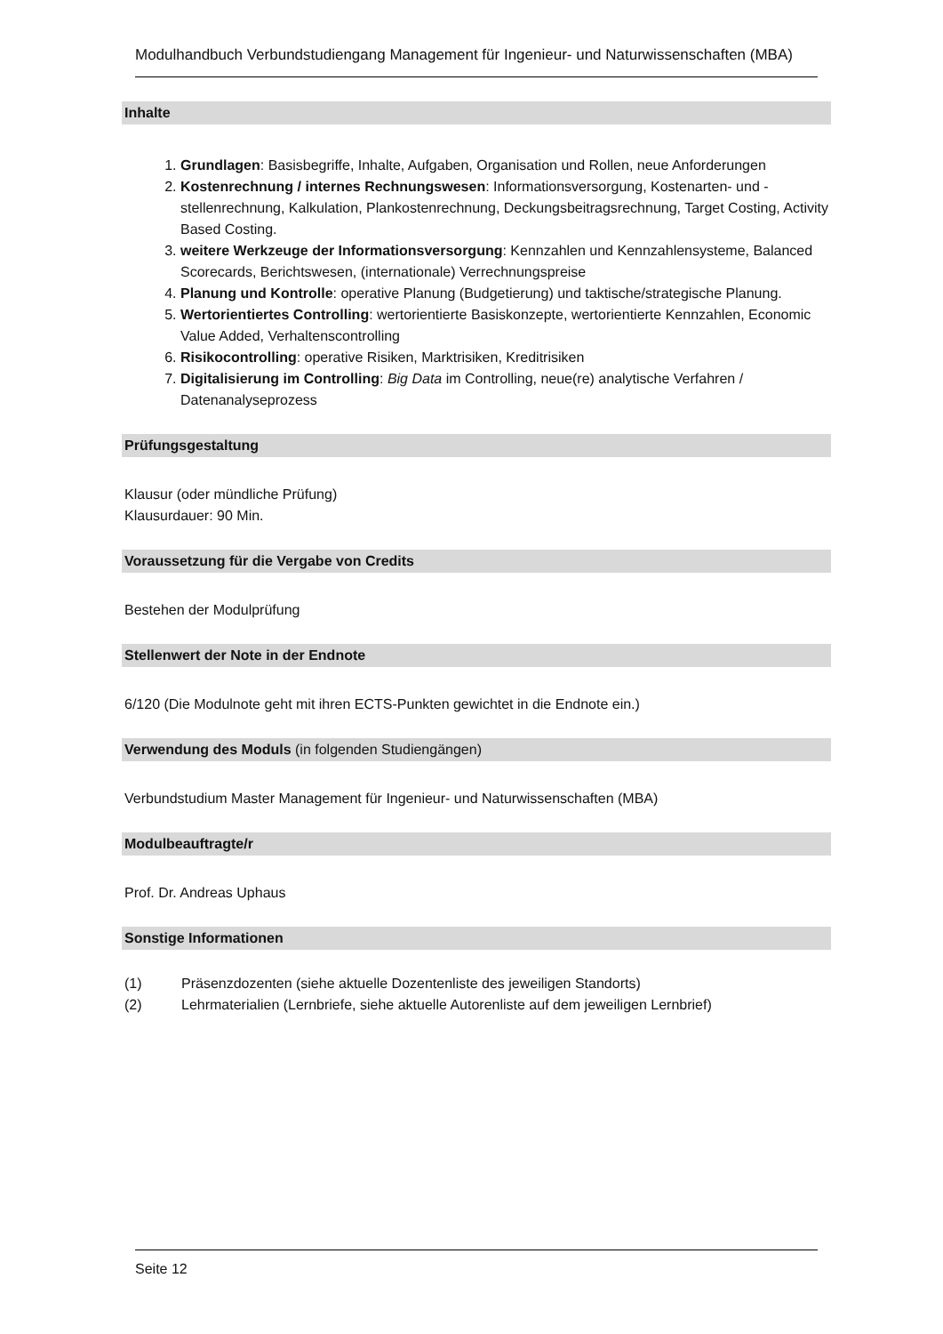Modulhandbuch Verbundstudiengang Management für Ingenieur- und Naturwissenschaften (MBA)
Inhalte
1. Grundlagen: Basisbegriffe, Inhalte, Aufgaben, Organisation und Rollen, neue Anforderungen
2. Kostenrechnung / internes Rechnungswesen: Informationsversorgung, Kostenarten- und -stellenrechnung, Kalkulation, Plankostenrechnung, Deckungsbeitragsrechnung, Target Costing, Activity Based Costing.
3. weitere Werkzeuge der Informationsversorgung: Kennzahlen und Kennzahlensysteme, Balanced Scorecards, Berichtswesen, (internationale) Verrechnungspreise
4. Planung und Kontrolle: operative Planung (Budgetierung) und taktische/strategische Planung.
5. Wertorientiertes Controlling: wertorientierte Basiskonzepte, wertorientierte Kennzahlen, Economic Value Added, Verhaltenscontrolling
6. Risikocontrolling: operative Risiken, Marktrisiken, Kreditrisiken
7. Digitalisierung im Controlling: Big Data im Controlling, neue(re) analytische Verfahren / Datenanalyseprozess
Prüfungsgestaltung
Klausur (oder mündliche Prüfung)
Klausurdauer: 90 Min.
Voraussetzung für die Vergabe von Credits
Bestehen der Modulprüfung
Stellenwert der Note in der Endnote
6/120 (Die Modulnote geht mit ihren ECTS-Punkten gewichtet in die Endnote ein.)
Verwendung des Moduls (in folgenden Studiengängen)
Verbundstudium Master Management für Ingenieur- und Naturwissenschaften (MBA)
Modulbeauftragte/r
Prof. Dr. Andreas Uphaus
Sonstige Informationen
| (1) | Präsenzdozenten (siehe aktuelle Dozentenliste des jeweiligen Standorts) |
| (2) | Lehrmaterialien (Lernbriefe, siehe aktuelle Autorenliste auf dem jeweiligen Lernbrief) |
Seite 12